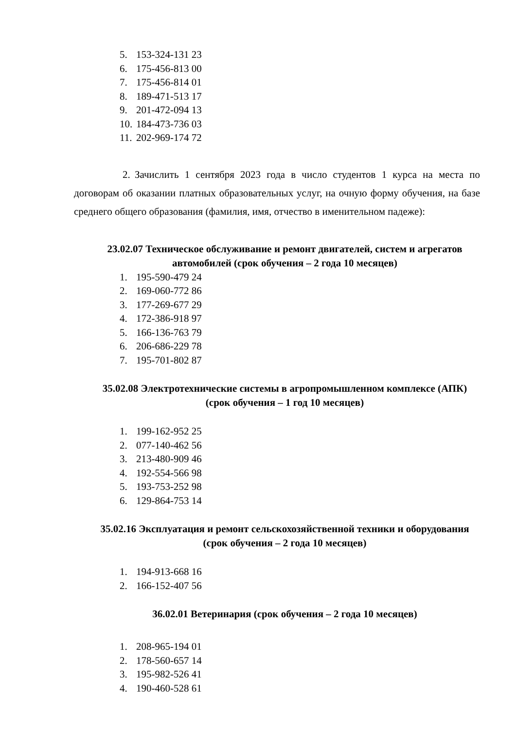5. 153-324-131 23
6. 175-456-813 00
7. 175-456-814 01
8. 189-471-513 17
9. 201-472-094 13
10. 184-473-736 03
11. 202-969-174 72
2. Зачислить 1 сентября 2023 года в число студентов 1 курса на места по договорам об оказании платных образовательных услуг, на очную форму обучения, на базе среднего общего образования (фамилия, имя, отчество в именительном падеже):
23.02.07 Техническое обслуживание и ремонт двигателей, систем и агрегатов автомобилей (срок обучения – 2 года 10 месяцев)
1. 195-590-479 24
2. 169-060-772 86
3. 177-269-677 29
4. 172-386-918 97
5. 166-136-763 79
6. 206-686-229 78
7. 195-701-802 87
35.02.08 Электротехнические системы в агропромышленном комплексе (АПК) (срок обучения – 1 год 10 месяцев)
1. 199-162-952 25
2. 077-140-462 56
3. 213-480-909 46
4. 192-554-566 98
5. 193-753-252 98
6. 129-864-753 14
35.02.16 Эксплуатация и ремонт сельскохозяйственной техники и оборудования (срок обучения – 2 года 10 месяцев)
1. 194-913-668 16
2. 166-152-407 56
36.02.01 Ветеринария (срок обучения – 2 года 10 месяцев)
1. 208-965-194 01
2. 178-560-657 14
3. 195-982-526 41
4. 190-460-528 61